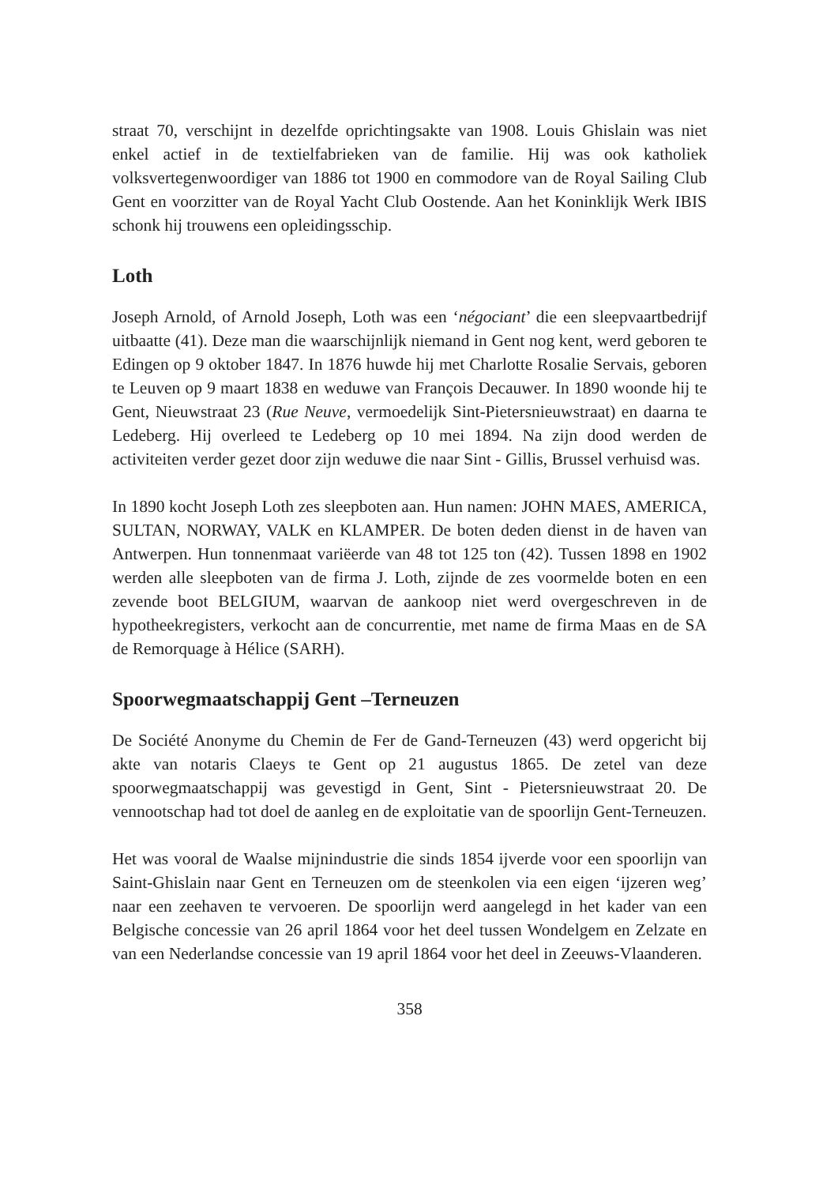straat 70, verschijnt in dezelfde oprichtingsakte van 1908. Louis Ghislain was niet enkel actief in de textielfabrieken van de familie. Hij was ook katholiek volksvertegenwoordiger van 1886 tot 1900 en commodore van de Royal Sailing Club Gent en voorzitter van de Royal Yacht Club Oostende. Aan het Koninklijk Werk IBIS schonk hij trouwens een opleidingsschip.
Loth
Joseph Arnold, of Arnold Joseph, Loth was een ‘négociant’ die een sleepvaartbedrijf uitbaatte (41). Deze man die waarschijnlijk niemand in Gent nog kent, werd geboren te Edingen op 9 oktober 1847. In 1876 huwde hij met Charlotte Rosalie Servais, geboren te Leuven op 9 maart 1838 en weduwe van François Decauwer. In 1890 woonde hij te Gent, Nieuwstraat 23 (Rue Neuve, vermoedelijk Sint-Pietersnieuwstraat) en daarna te Ledeberg. Hij overleed te Ledeberg op 10 mei 1894. Na zijn dood werden de activiteiten verder gezet door zijn weduwe die naar Sint - Gillis, Brussel verhuisd was.
In 1890 kocht Joseph Loth zes sleepboten aan. Hun namen: JOHN MAES, AMERICA, SULTAN, NORWAY, VALK en KLAMPER. De boten deden dienst in de haven van Antwerpen. Hun tonnenmaat variëerde van 48 tot 125 ton (42). Tussen 1898 en 1902 werden alle sleepboten van de firma J. Loth, zijnde de zes voormelde boten en een zevende boot BELGIUM, waarvan de aankoop niet werd overgeschreven in de hypotheekregisters, verkocht aan de concurrentie, met name de firma Maas en de SA de Remorquage à Hélice (SARH).
Spoorwegmaatschappij Gent –Terneuzen
De Société Anonyme du Chemin de Fer de Gand-Terneuzen (43) werd opgericht bij akte van notaris Claeys te Gent op 21 augustus 1865. De zetel van deze spoorwegmaatschappij was gevestigd in Gent, Sint - Pietersnieuwstraat 20. De vennootschap had tot doel de aanleg en de exploitatie van de spoorlijn Gent-Terneuzen.
Het was vooral de Waalse mijnindustrie die sinds 1854 ijverde voor een spoorlijn van Saint-Ghislain naar Gent en Terneuzen om de steenkolen via een eigen ‘ijzeren weg’ naar een zeehaven te vervoeren. De spoorlijn werd aangelegd in het kader van een Belgische concessie van 26 april 1864 voor het deel tussen Wondelgem en Zelzate en van een Nederlandse concessie van 19 april 1864 voor het deel in Zeeuws-Vlaanderen.
358